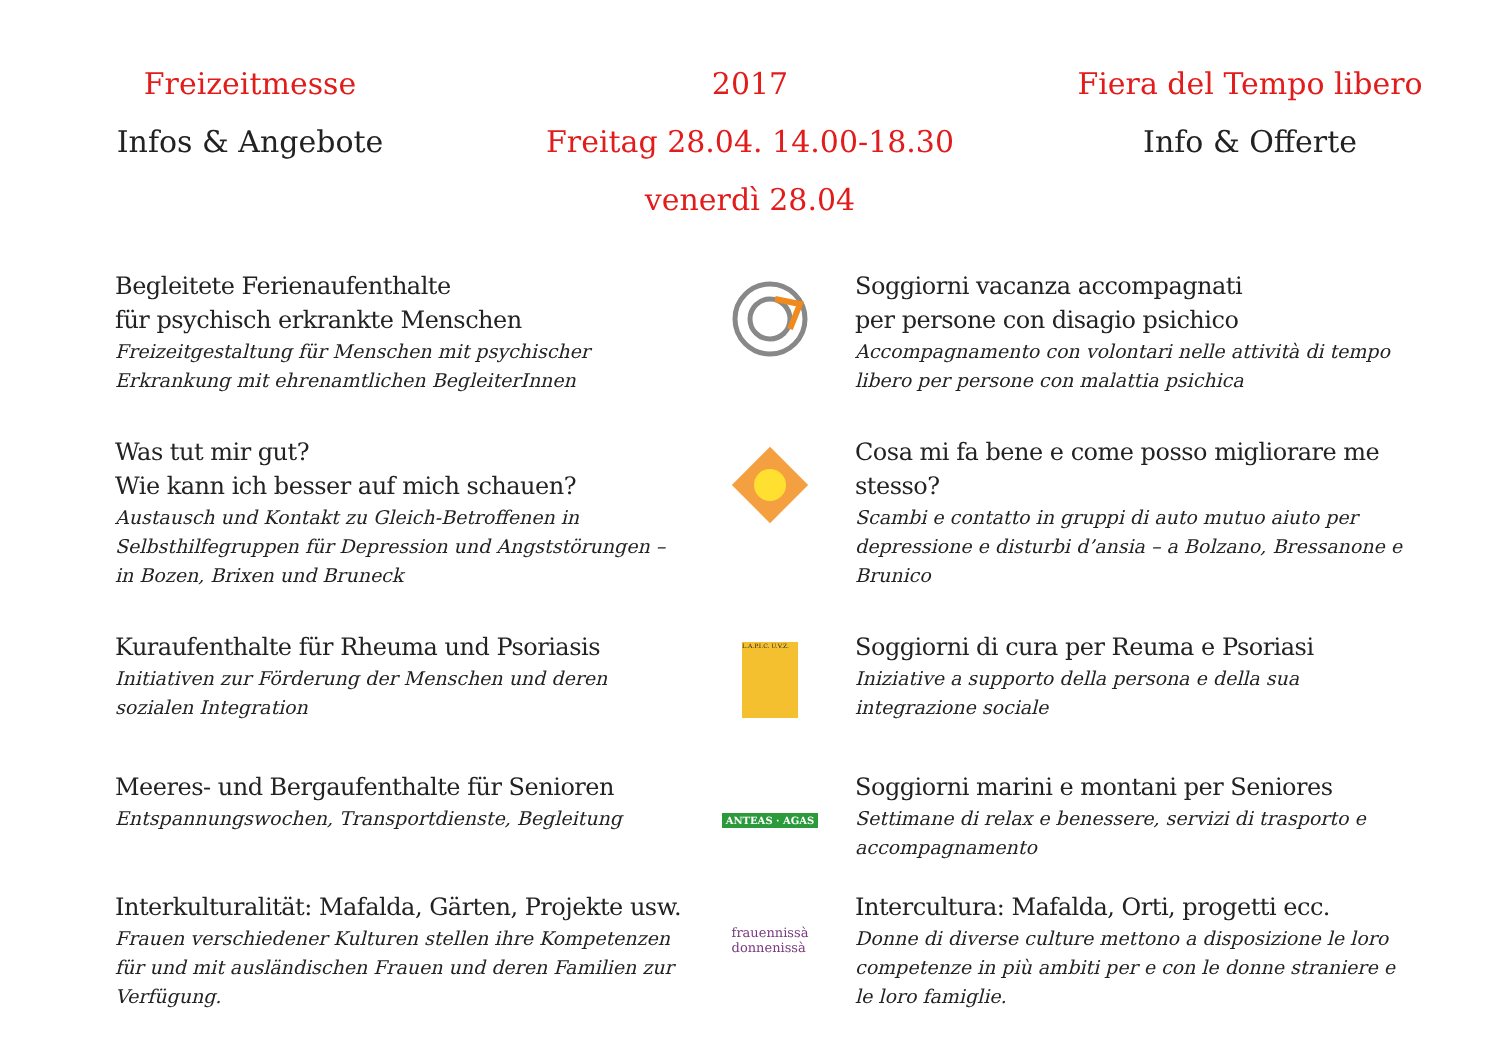Freizeitmesse
Infos & Angebote
2017
Freitag 28.04. 14.00-18.30 venerdì 28.04
Fiera del Tempo libero
Info & Offerte
Begleitete Ferienaufenthalte
für psychisch erkrankte Menschen
Freizeitgestaltung für Menschen mit psychischer Erkrankung mit ehrenamtlichen BegleiterInnen
Soggiorni vacanza accompagnati
per persone con disagio psichico
Accompagnamento con volontari nelle attività di tempo libero per persone con malattia psichica
Was tut mir gut?
Wie kann ich besser auf mich schauen?
Austausch und Kontakt zu Gleich-Betroffenen in Selbsthilfegruppen für Depression und Angststörungen – in Bozen, Brixen und Bruneck
Cosa mi fa bene e come posso migliorare me stesso?
Scambi e contatto in gruppi di auto mutuo aiuto per depressione e disturbi d’ansia – a Bolzano, Bressanone e Brunico
Kuraufenthalte für Rheuma und Psoriasis
Initiativen zur Förderung der Menschen und deren sozialen Integration
L.A.P.I.C. U.V.Z.
Soggiorni di cura per Reuma e Psoriasi
Iniziative a supporto della persona e della sua integrazione sociale
Meeres- und Bergaufenthalte für Senioren
Entspannungswochen, Transportdienste, Begleitung
ANTEAS · AGAS
Soggiorni marini e montani per Seniores
Settimane di relax e benessere, servizi di trasporto e accompagnamento
Interkulturalität: Mafalda, Gärten, Projekte usw.
Frauen verschiedener Kulturen stellen ihre Kompetenzen für und mit ausländischen Frauen und deren Familien zur Verfügung.
frauennissà
donnenissà
Intercultura: Mafalda, Orti, progetti ecc.
Donne di diverse culture mettono a disposizione le loro competenze in più ambiti per e con le donne straniere e le loro famiglie.